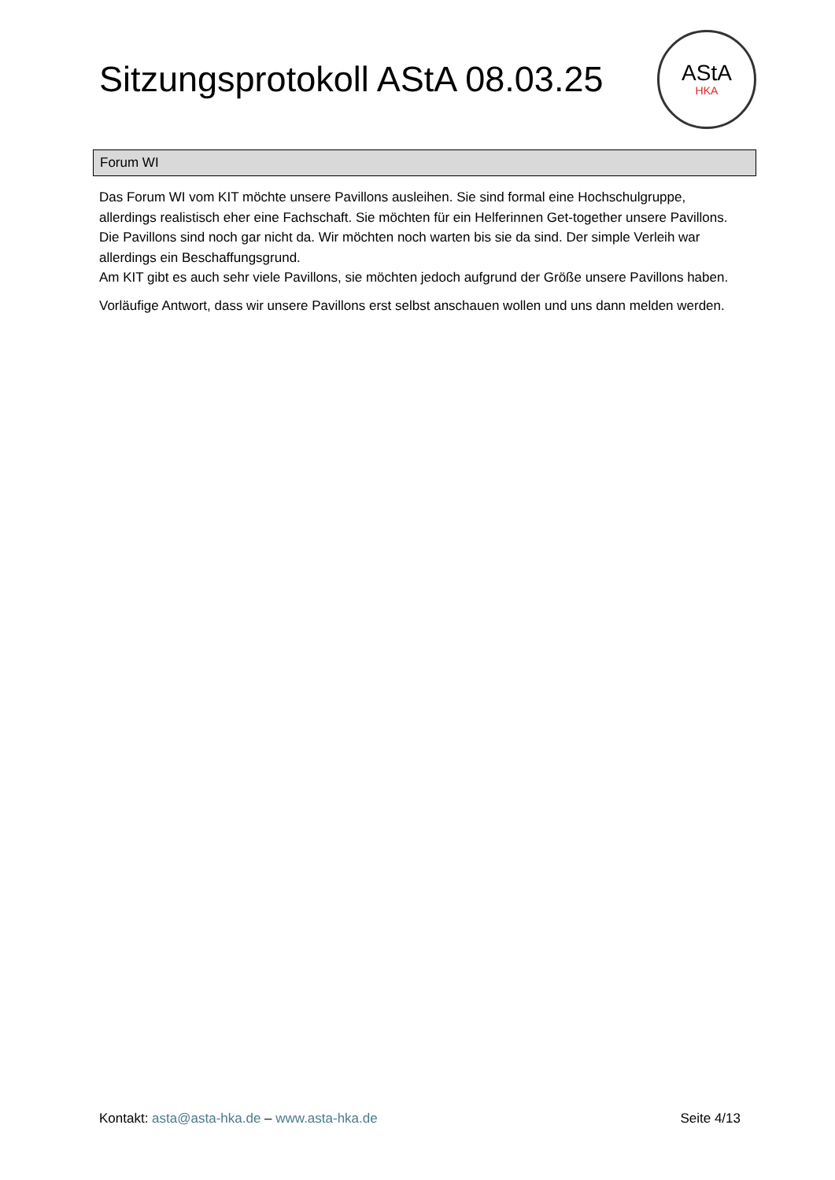Sitzungsprotokoll AStA 08.03.25
AStA
HKA
Forum WI
Das Forum WI vom KIT möchte unsere Pavillons ausleihen. Sie sind formal eine Hochschulgruppe, allerdings realistisch eher eine Fachschaft. Sie möchten für ein Helferinnen Get-together unsere Pavillons.
Die Pavillons sind noch gar nicht da. Wir möchten noch warten bis sie da sind. Der simple Verleih war allerdings ein Beschaffungsgrund.
Am KIT gibt es auch sehr viele Pavillons, sie möchten jedoch aufgrund der Größe unsere Pavillons haben.
Vorläufige Antwort, dass wir unsere Pavillons erst selbst anschauen wollen und uns dann melden werden.
Kontakt: asta@asta-hka.de – www.asta-hka.de Seite 4/13